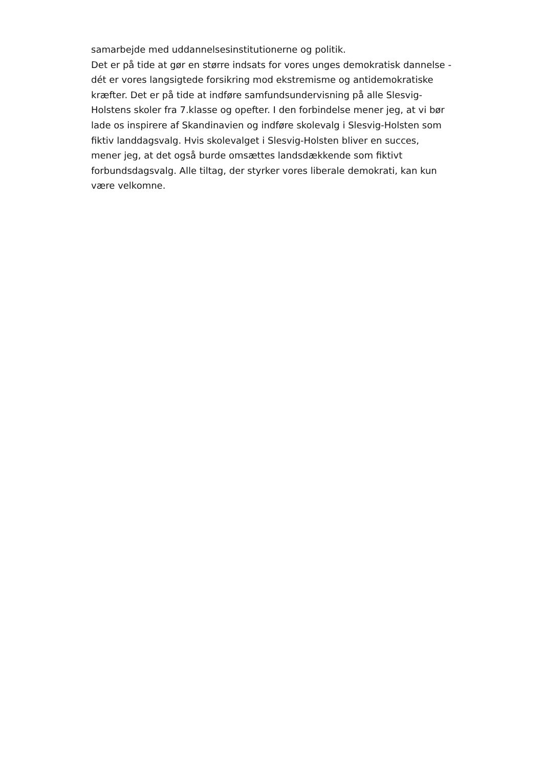samarbejde med uddannelsesinstitutionerne og politik.
Det er på tide at gør en større indsats for vores unges demokratisk dannelse - dét er vores langsigtede forsikring mod ekstremisme og antidemokratiske kræfter. Det er på tide at indføre samfundsundervisning på alle Slesvig-Holstens skoler fra 7.klasse og opefter. I den forbindelse mener jeg, at vi bør lade os inspirere af Skandinavien og indføre skolevalg i Slesvig-Holsten som fiktiv landdagsvalg. Hvis skolevalget i Slesvig-Holsten bliver en succes, mener jeg, at det også burde omsættes landsdækkende som fiktivt forbundsdagsvalg. Alle tiltag, der styrker vores liberale demokrati, kan kun være velkomne.